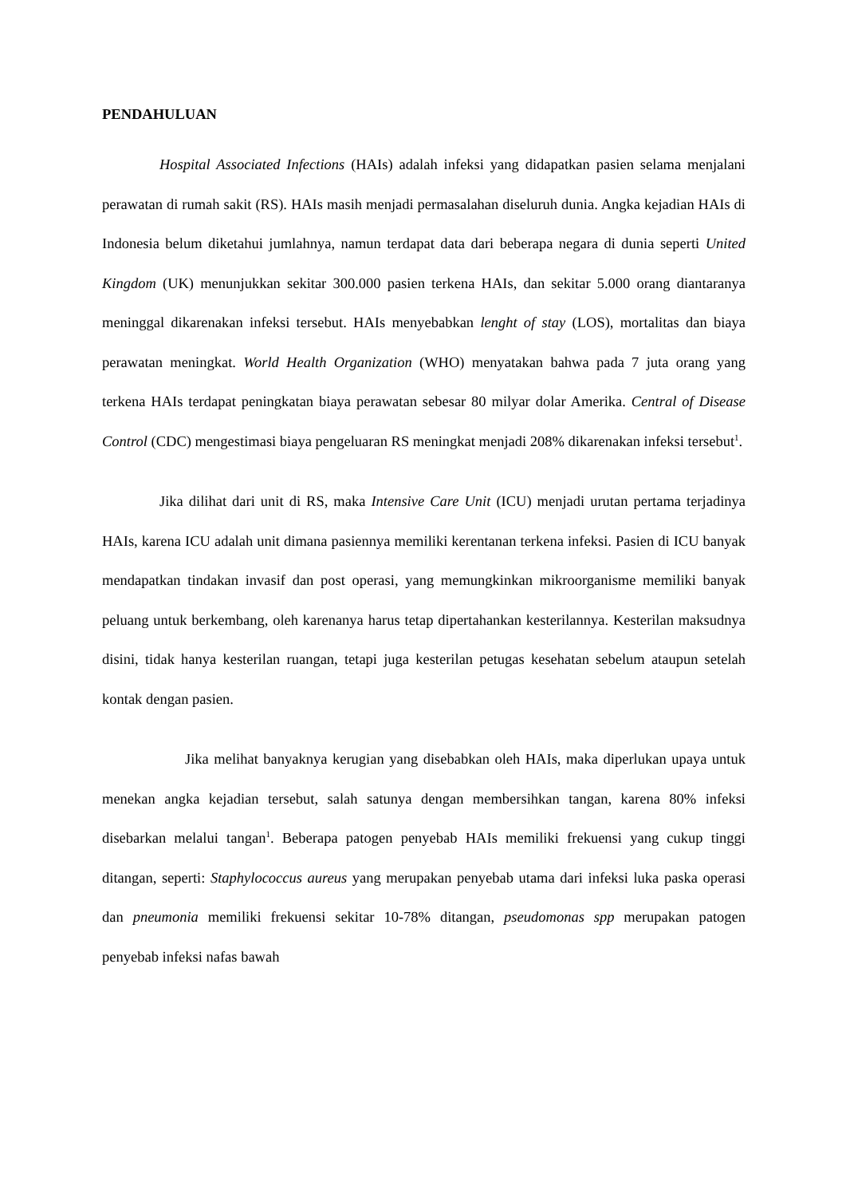PENDAHULUAN
Hospital Associated Infections (HAIs) adalah infeksi yang didapatkan pasien selama menjalani perawatan di rumah sakit (RS). HAIs masih menjadi permasalahan diseluruh dunia. Angka kejadian HAIs di Indonesia belum diketahui jumlahnya, namun terdapat data dari beberapa negara di dunia seperti United Kingdom (UK) menunjukkan sekitar 300.000 pasien terkena HAIs, dan sekitar 5.000 orang diantaranya meninggal dikarenakan infeksi tersebut. HAIs menyebabkan lenght of stay (LOS), mortalitas dan biaya perawatan meningkat. World Health Organization (WHO) menyatakan bahwa pada 7 juta orang yang terkena HAIs terdapat peningkatan biaya perawatan sebesar 80 milyar dolar Amerika. Central of Disease Control (CDC) mengestimasi biaya pengeluaran RS meningkat menjadi 208% dikarenakan infeksi tersebut<sup>1</sup>.
Jika dilihat dari unit di RS, maka Intensive Care Unit (ICU) menjadi urutan pertama terjadinya HAIs, karena ICU adalah unit dimana pasiennya memiliki kerentanan terkena infeksi. Pasien di ICU banyak mendapatkan tindakan invasif dan post operasi, yang memungkinkan mikroorganisme memiliki banyak peluang untuk berkembang, oleh karenanya harus tetap dipertahankan kesterilannya. Kesterilan maksudnya disini, tidak hanya kesterilan ruangan, tetapi juga kesterilan petugas kesehatan sebelum ataupun setelah kontak dengan pasien.
Jika melihat banyaknya kerugian yang disebabkan oleh HAIs, maka diperlukan upaya untuk menekan angka kejadian tersebut, salah satunya dengan membersihkan tangan, karena 80% infeksi disebarkan melalui tangan<sup>1</sup>. Beberapa patogen penyebab HAIs memiliki frekuensi yang cukup tinggi ditangan, seperti: Staphylococcus aureus yang merupakan penyebab utama dari infeksi luka paska operasi dan pneumonia memiliki frekuensi sekitar 10-78% ditangan, pseudomonas spp merupakan patogen penyebab infeksi nafas bawah